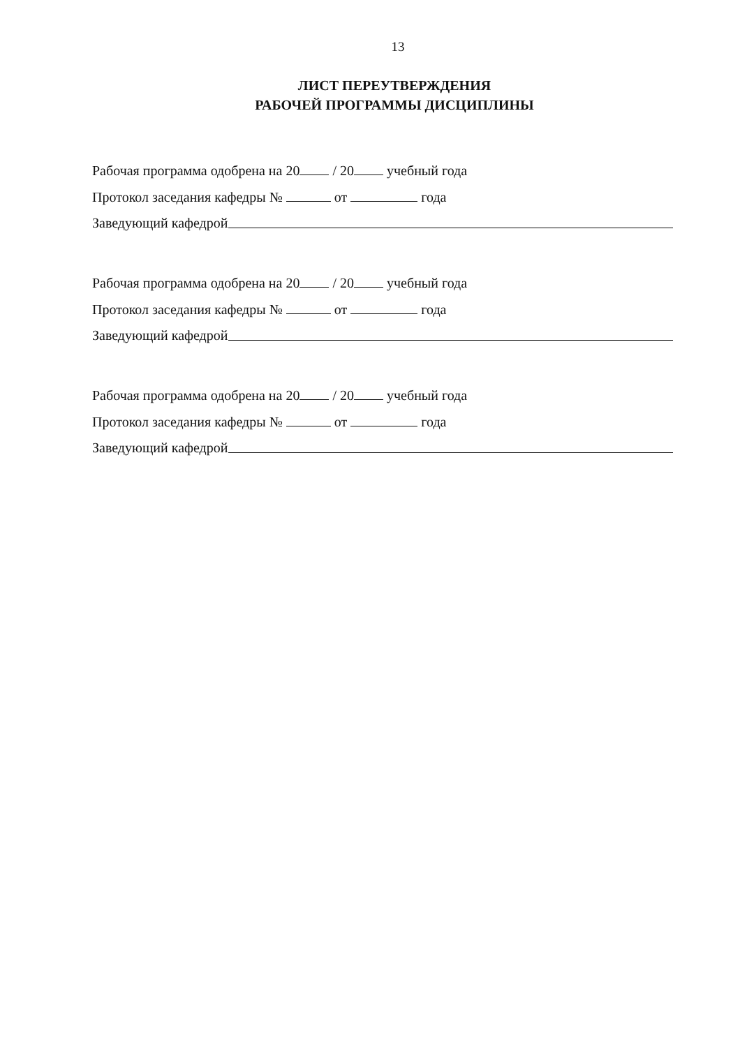13
ЛИСТ ПЕРЕУТВЕРЖДЕНИЯ
РАБОЧЕЙ ПРОГРАММЫ ДИСЦИПЛИНЫ
Рабочая программа одобрена на 20 / 20 учебный года
Протокол заседания кафедры № от года
Заведующий кафедрой
Рабочая программа одобрена на 20 / 20 учебный года
Протокол заседания кафедры № от года
Заведующий кафедрой
Рабочая программа одобрена на 20 / 20 учебный года
Протокол заседания кафедры № от года
Заведующий кафедрой